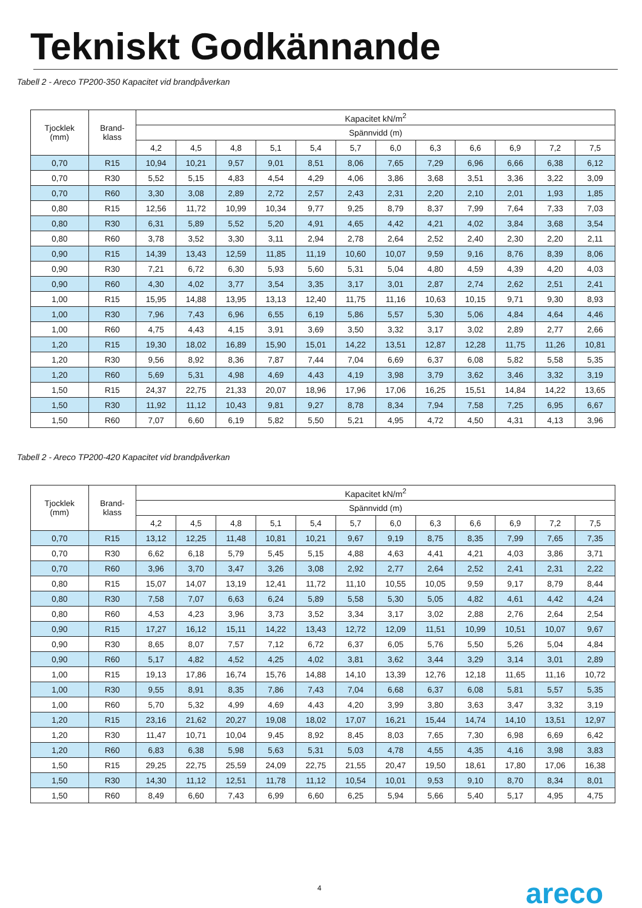Tekniskt Godkännande
Tabell 2 - Areco TP200-350 Kapacitet vid brandpåverkan
| Tjocklek (mm) | Brand- klass | Kapacitet kN/m<sup>2</sup> | | | | | | | | | | | |
| --- | --- | --- | --- | --- | --- | --- | --- | --- | --- | --- | --- | --- | --- |
| | | Spännvidd (m) | | | | | | | | | | | |
| | | 4,2 | 4,5 | 4,8 | 5,1 | 5,4 | 5,7 | 6,0 | 6,3 | 6,6 | 6,9 | 7,2 | 7,5 |
| 0,70 | R15 | 10,94 | 10,21 | 9,57 | 9,01 | 8,51 | 8,06 | 7,65 | 7,29 | 6,96 | 6,66 | 6,38 | 6,12 |
| 0,70 | R30 | 5,52 | 5,15 | 4,83 | 4,54 | 4,29 | 4,06 | 3,86 | 3,68 | 3,51 | 3,36 | 3,22 | 3,09 |
| 0,70 | R60 | 3,30 | 3,08 | 2,89 | 2,72 | 2,57 | 2,43 | 2,31 | 2,20 | 2,10 | 2,01 | 1,93 | 1,85 |
| 0,80 | R15 | 12,56 | 11,72 | 10,99 | 10,34 | 9,77 | 9,25 | 8,79 | 8,37 | 7,99 | 7,64 | 7,33 | 7,03 |
| 0,80 | R30 | 6,31 | 5,89 | 5,52 | 5,20 | 4,91 | 4,65 | 4,42 | 4,21 | 4,02 | 3,84 | 3,68 | 3,54 |
| 0,80 | R60 | 3,78 | 3,52 | 3,30 | 3,11 | 2,94 | 2,78 | 2,64 | 2,52 | 2,40 | 2,30 | 2,20 | 2,11 |
| 0,90 | R15 | 14,39 | 13,43 | 12,59 | 11,85 | 11,19 | 10,60 | 10,07 | 9,59 | 9,16 | 8,76 | 8,39 | 8,06 |
| 0,90 | R30 | 7,21 | 6,72 | 6,30 | 5,93 | 5,60 | 5,31 | 5,04 | 4,80 | 4,59 | 4,39 | 4,20 | 4,03 |
| 0,90 | R60 | 4,30 | 4,02 | 3,77 | 3,54 | 3,35 | 3,17 | 3,01 | 2,87 | 2,74 | 2,62 | 2,51 | 2,41 |
| 1,00 | R15 | 15,95 | 14,88 | 13,95 | 13,13 | 12,40 | 11,75 | 11,16 | 10,63 | 10,15 | 9,71 | 9,30 | 8,93 |
| 1,00 | R30 | 7,96 | 7,43 | 6,96 | 6,55 | 6,19 | 5,86 | 5,57 | 5,30 | 5,06 | 4,84 | 4,64 | 4,46 |
| 1,00 | R60 | 4,75 | 4,43 | 4,15 | 3,91 | 3,69 | 3,50 | 3,32 | 3,17 | 3,02 | 2,89 | 2,77 | 2,66 |
| 1,20 | R15 | 19,30 | 18,02 | 16,89 | 15,90 | 15,01 | 14,22 | 13,51 | 12,87 | 12,28 | 11,75 | 11,26 | 10,81 |
| 1,20 | R30 | 9,56 | 8,92 | 8,36 | 7,87 | 7,44 | 7,04 | 6,69 | 6,37 | 6,08 | 5,82 | 5,58 | 5,35 |
| 1,20 | R60 | 5,69 | 5,31 | 4,98 | 4,69 | 4,43 | 4,19 | 3,98 | 3,79 | 3,62 | 3,46 | 3,32 | 3,19 |
| 1,50 | R15 | 24,37 | 22,75 | 21,33 | 20,07 | 18,96 | 17,96 | 17,06 | 16,25 | 15,51 | 14,84 | 14,22 | 13,65 |
| 1,50 | R30 | 11,92 | 11,12 | 10,43 | 9,81 | 9,27 | 8,78 | 8,34 | 7,94 | 7,58 | 7,25 | 6,95 | 6,67 |
| 1,50 | R60 | 7,07 | 6,60 | 6,19 | 5,82 | 5,50 | 5,21 | 4,95 | 4,72 | 4,50 | 4,31 | 4,13 | 3,96 |
Tabell 2 - Areco TP200-420 Kapacitet vid brandpåverkan
| Tjocklek (mm) | Brand- klass | Kapacitet kN/m<sup>2</sup> | | | | | | | | | | | |
| --- | --- | --- | --- | --- | --- | --- | --- | --- | --- | --- | --- | --- | --- |
| | | Spännvidd (m) | | | | | | | | | | | |
| | | 4,2 | 4,5 | 4,8 | 5,1 | 5,4 | 5,7 | 6,0 | 6,3 | 6,6 | 6,9 | 7,2 | 7,5 |
| 0,70 | R15 | 13,12 | 12,25 | 11,48 | 10,81 | 10,21 | 9,67 | 9,19 | 8,75 | 8,35 | 7,99 | 7,65 | 7,35 |
| 0,70 | R30 | 6,62 | 6,18 | 5,79 | 5,45 | 5,15 | 4,88 | 4,63 | 4,41 | 4,21 | 4,03 | 3,86 | 3,71 |
| 0,70 | R60 | 3,96 | 3,70 | 3,47 | 3,26 | 3,08 | 2,92 | 2,77 | 2,64 | 2,52 | 2,41 | 2,31 | 2,22 |
| 0,80 | R15 | 15,07 | 14,07 | 13,19 | 12,41 | 11,72 | 11,10 | 10,55 | 10,05 | 9,59 | 9,17 | 8,79 | 8,44 |
| 0,80 | R30 | 7,58 | 7,07 | 6,63 | 6,24 | 5,89 | 5,58 | 5,30 | 5,05 | 4,82 | 4,61 | 4,42 | 4,24 |
| 0,80 | R60 | 4,53 | 4,23 | 3,96 | 3,73 | 3,52 | 3,34 | 3,17 | 3,02 | 2,88 | 2,76 | 2,64 | 2,54 |
| 0,90 | R15 | 17,27 | 16,12 | 15,11 | 14,22 | 13,43 | 12,72 | 12,09 | 11,51 | 10,99 | 10,51 | 10,07 | 9,67 |
| 0,90 | R30 | 8,65 | 8,07 | 7,57 | 7,12 | 6,72 | 6,37 | 6,05 | 5,76 | 5,50 | 5,26 | 5,04 | 4,84 |
| 0,90 | R60 | 5,17 | 4,82 | 4,52 | 4,25 | 4,02 | 3,81 | 3,62 | 3,44 | 3,29 | 3,14 | 3,01 | 2,89 |
| 1,00 | R15 | 19,13 | 17,86 | 16,74 | 15,76 | 14,88 | 14,10 | 13,39 | 12,76 | 12,18 | 11,65 | 11,16 | 10,72 |
| 1,00 | R30 | 9,55 | 8,91 | 8,35 | 7,86 | 7,43 | 7,04 | 6,68 | 6,37 | 6,08 | 5,81 | 5,57 | 5,35 |
| 1,00 | R60 | 5,70 | 5,32 | 4,99 | 4,69 | 4,43 | 4,20 | 3,99 | 3,80 | 3,63 | 3,47 | 3,32 | 3,19 |
| 1,20 | R15 | 23,16 | 21,62 | 20,27 | 19,08 | 18,02 | 17,07 | 16,21 | 15,44 | 14,74 | 14,10 | 13,51 | 12,97 |
| 1,20 | R30 | 11,47 | 10,71 | 10,04 | 9,45 | 8,92 | 8,45 | 8,03 | 7,65 | 7,30 | 6,98 | 6,69 | 6,42 |
| 1,20 | R60 | 6,83 | 6,38 | 5,98 | 5,63 | 5,31 | 5,03 | 4,78 | 4,55 | 4,35 | 4,16 | 3,98 | 3,83 |
| 1,50 | R15 | 29,25 | 22,75 | 25,59 | 24,09 | 22,75 | 21,55 | 20,47 | 19,50 | 18,61 | 17,80 | 17,06 | 16,38 |
| 1,50 | R30 | 14,30 | 11,12 | 12,51 | 11,78 | 11,12 | 10,54 | 10,01 | 9,53 | 9,10 | 8,70 | 8,34 | 8,01 |
| 1,50 | R60 | 8,49 | 6,60 | 7,43 | 6,99 | 6,60 | 6,25 | 5,94 | 5,66 | 5,40 | 5,17 | 4,95 | 4,75 |
4 areco